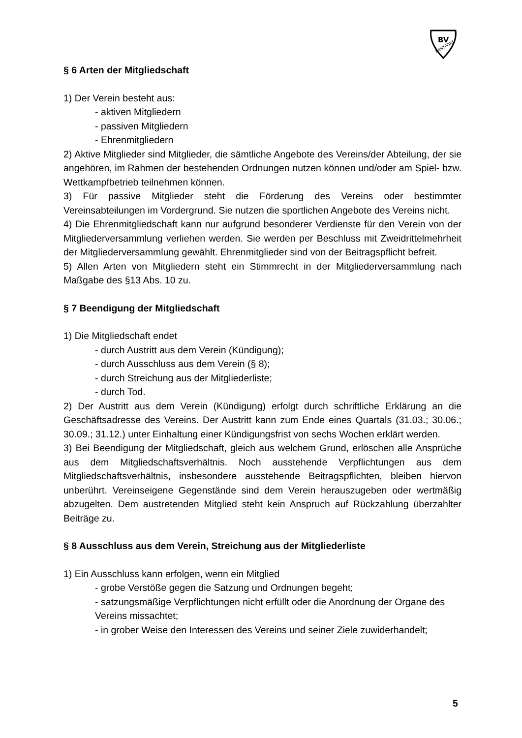BV
RENTFORT
§ 6 Arten der Mitgliedschaft
1) Der Verein besteht aus:
- aktiven Mitgliedern
- passiven Mitgliedern
- Ehrenmitgliedern
2) Aktive Mitglieder sind Mitglieder, die sämtliche Angebote des Vereins/der Abteilung, der sie angehören, im Rahmen der bestehenden Ordnungen nutzen können und/oder am Spiel- bzw. Wettkampfbetrieb teilnehmen können.
3) Für passive Mitglieder steht die Förderung des Vereins oder bestimmter Vereinsabteilungen im Vordergrund. Sie nutzen die sportlichen Angebote des Vereins nicht.
4) Die Ehrenmitgliedschaft kann nur aufgrund besonderer Verdienste für den Verein von der Mitgliederversammlung verliehen werden. Sie werden per Beschluss mit Zweidrittelmehrheit der Mitgliederversammlung gewählt. Ehrenmitglieder sind von der Beitragspflicht befreit.
5) Allen Arten von Mitgliedern steht ein Stimmrecht in der Mitgliederversammlung nach Maßgabe des §13 Abs. 10 zu.
§ 7 Beendigung der Mitgliedschaft
1) Die Mitgliedschaft endet
- durch Austritt aus dem Verein (Kündigung);
- durch Ausschluss aus dem Verein (§ 8);
- durch Streichung aus der Mitgliederliste;
- durch Tod.
2) Der Austritt aus dem Verein (Kündigung) erfolgt durch schriftliche Erklärung an die Geschäftsadresse des Vereins. Der Austritt kann zum Ende eines Quartals (31.03.; 30.06.; 30.09.; 31.12.) unter Einhaltung einer Kündigungsfrist von sechs Wochen erklärt werden.
3) Bei Beendigung der Mitgliedschaft, gleich aus welchem Grund, erlöschen alle Ansprüche aus dem Mitgliedschaftsverhältnis. Noch ausstehende Verpflichtungen aus dem Mitgliedschaftsverhältnis, insbesondere ausstehende Beitragspflichten, bleiben hiervon unberührt. Vereinseigene Gegenstände sind dem Verein herauszugeben oder wertmäßig abzugelten. Dem austretenden Mitglied steht kein Anspruch auf Rückzahlung überzahlter Beiträge zu.
§ 8 Ausschluss aus dem Verein, Streichung aus der Mitgliederliste
1) Ein Ausschluss kann erfolgen, wenn ein Mitglied
- grobe Verstöße gegen die Satzung und Ordnungen begeht;
- satzungsmäßige Verpflichtungen nicht erfüllt oder die Anordnung der Organe des Vereins missachtet;
- in grober Weise den Interessen des Vereins und seiner Ziele zuwiderhandelt;
5